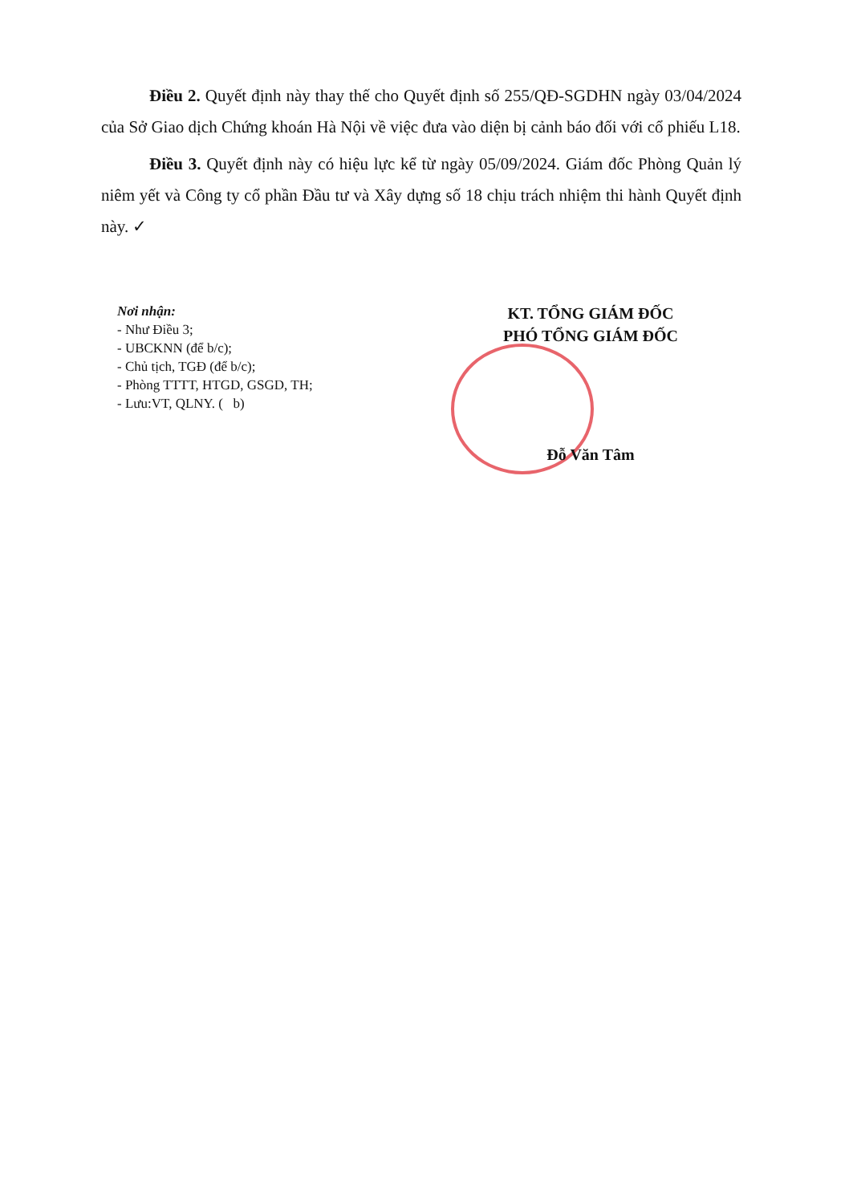Điều 2. Quyết định này thay thế cho Quyết định số 255/QĐ-SGDHN ngày 03/04/2024 của Sở Giao dịch Chứng khoán Hà Nội về việc đưa vào diện bị cảnh báo đối với cổ phiếu L18.
Điều 3. Quyết định này có hiệu lực kể từ ngày 05/09/2024. Giám đốc Phòng Quản lý niêm yết và Công ty cổ phần Đầu tư và Xây dựng số 18 chịu trách nhiệm thi hành Quyết định này. ✓
Nơi nhận:
- Như Điều 3;
- UBCKNN (để b/c);
- Chủ tịch, TGĐ (để b/c);
- Phòng TTTT, HTGD, GSGD, TH;
- Lưu:VT, QLNY. ( b)
KT. TỔNG GIÁM ĐỐC
PHÓ TỔNG GIÁM ĐỐC
Đỗ Văn Tâm